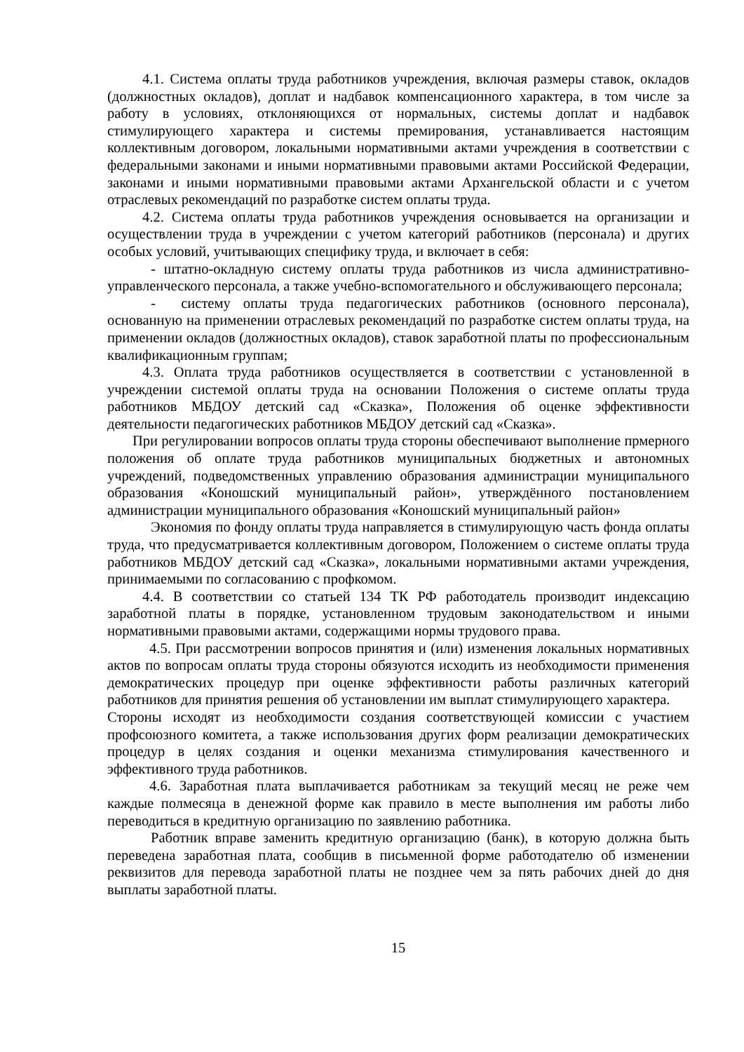4.1. Система оплаты труда работников учреждения, включая размеры ставок, окладов (должностных окладов), доплат и надбавок компенсационного характера, в том числе за работу в условиях, отклоняющихся от нормальных, системы доплат и надбавок стимулирующего характера и системы премирования, устанавливается настоящим коллективным договором, локальными нормативными актами учреждения в соответствии с федеральными законами и иными нормативными правовыми актами Российской Федерации, законами и иными нормативными правовыми актами Архангельской области и с учетом отраслевых рекомендаций по разработке систем оплаты труда.
4.2. Система оплаты труда работников учреждения основывается на организации и осуществлении труда в учреждении с учетом категорий работников (персонала) и других особых условий, учитывающих специфику труда, и включает в себя:
- штатно-окладную систему оплаты труда работников из числа административно-управленческого персонала, а также учебно-вспомогательного и обслуживающего персонала;
- системy оплаты труда педагогических работников (основного персонала), основанную на применении отраслевых рекомендаций по разработке систем оплаты труда, на применении окладов (должностных окладов), ставок заработной платы по профессиональным квалификационным группам;
4.3. Оплата труда работников осуществляется в соответствии с установленной в учреждении системой оплаты труда на основании Положения о системе оплаты труда работников МБДОУ детский сад «Сказка», Положения об оценке эффективности деятельности педагогических работников МБДОУ детский сад «Сказка».
При регулировании вопросов оплаты труда стороны обеспечивают выполнение прмерного положения об оплате труда работников муниципальных бюджетных и автономных учреждений, подведомственных управлению образования администрации муниципального образования «Коношский муниципальный район», утверждённого постановлением администрации муниципального образования «Коношский муниципальный район»
Экономия по фонду оплаты труда направляется в стимулирующую часть фонда оплаты труда, что предусматривается коллективным договором, Положением о системе оплаты труда работников МБДОУ детский сад «Сказка», локальными нормативными актами учреждения, принимаемыми по согласованию с профкомом.
4.4. В соответствии со статьей 134 ТК РФ работодатель производит индексацию заработной платы в порядке, установленном трудовым законодательством и иными нормативными правовыми актами, содержащими нормы трудового права.
4.5. При рассмотрении вопросов принятия и (или) изменения локальных нормативных актов по вопросам оплаты труда стороны обязуются исходить из необходимости применения демократических процедур при оценке эффективности работы различных категорий работников для принятия решения об установлении им выплат стимулирующего характера.
Стороны исходят из необходимости создания соответствующей комиссии с участием профсоюзного комитета, а также использования других форм реализации демократических процедур в целях создания и оценки механизма стимулирования качественного и эффективного труда работников.
4.6. Заработная плата выплачивается работникам за текущий месяц не реже чем каждые полмесяца в денежной форме как правило в месте выполнения им работы либо переводиться в кредитную организацию по заявлению работника.
Работник вправе заменить кредитную организацию (банк), в которую должна быть переведена заработная плата, сообщив в письменной форме работодателю об изменении реквизитов для перевода заработной платы не позднее чем за пять рабочих дней до дня выплаты заработной платы.
15